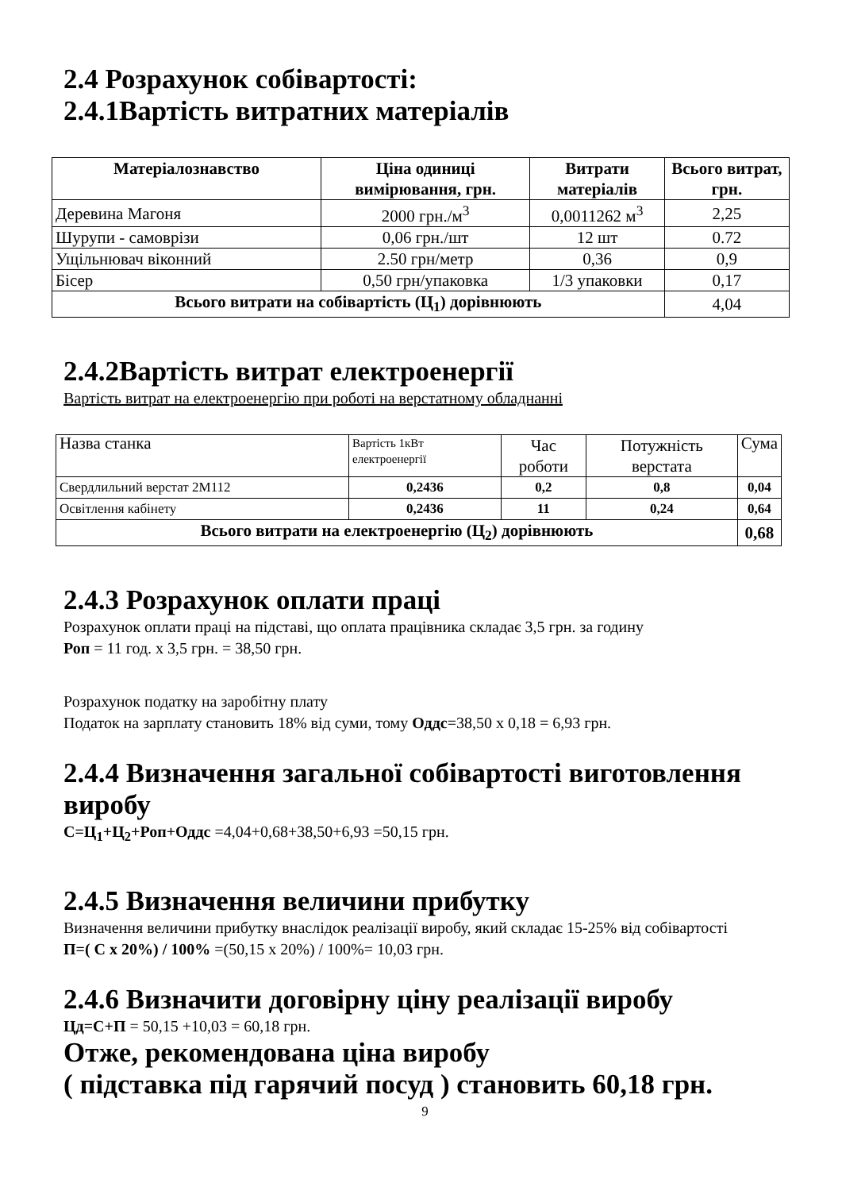2.4 Розрахунок собівартості:
2.4.1Вартість витратних матеріалів
| Матеріалознавство | Ціна одиниці вимірювання, грн. | Витрати матеріалів | Всього витрат, грн. |
| --- | --- | --- | --- |
| Деревина Магоня | 2000 грн./м<sup>3</sup> | 0,0011262 м<sup>3</sup> | 2,25 |
| Шурупи - самоврізи | 0,06 грн./шт | 12 шт | 0.72 |
| Ущільнювач віконний | 2.50 грн/метр | 0,36 | 0,9 |
| Бісер | 0,50 грн/упаковка | 1/3 упаковки | 0,17 |
| Всього витрати на собівартість (Ц<sub>1</sub>) дорівнюють | | | 4,04 |
2.4.2Вартість витрат електроенергії
Вартість витрат на електроенергію при роботі на верстатному обладнанні
| Назва станка | Вартість 1кВт електроенергії | Час роботи | Потужність верстата | Сума |
| Свердлильний верстат 2М112 | 0,2436 | 0,2 | 0,8 | 0,04 |
| Освітлення кабінету | 0,2436 | 11 | 0,24 | 0,64 |
| Всього витрати на електроенергію (Ц<sub>2</sub>) дорівнюють | | | | 0,68 |
2.4.3 Розрахунок оплати праці
Розрахунок оплати праці на підставі, що оплата працівника складає 3,5 грн. за годину
Роп = 11 год. х 3,5 грн. = 38,50 грн.
Розрахунок податку на заробітну плату
Податок на зарплату становить 18% від суми, тому Оддс=38,50 х 0,18 = 6,93 грн.
2.4.4 Визначення загальної собівартості виготовлення виробу
С=Ц<sub>1</sub>+Ц<sub>2</sub>+Роп+Оддс =4,04+0,68+38,50+6,93 =50,15 грн.
2.4.5 Визначення величини прибутку
Визначення величини прибутку внаслідок реалізації виробу, який складає 15-25% від собівартості
П=( С х 20%) / 100% =(50,15 х 20%) / 100%= 10,03 грн.
2.4.6 Визначити договірну ціну реалізації виробу
Цд=С+П = 50,15 +10,03 = 60,18 грн.
Отже, рекомендована ціна виробу
( підставка під гарячий посуд ) становить 60,18 грн.
9